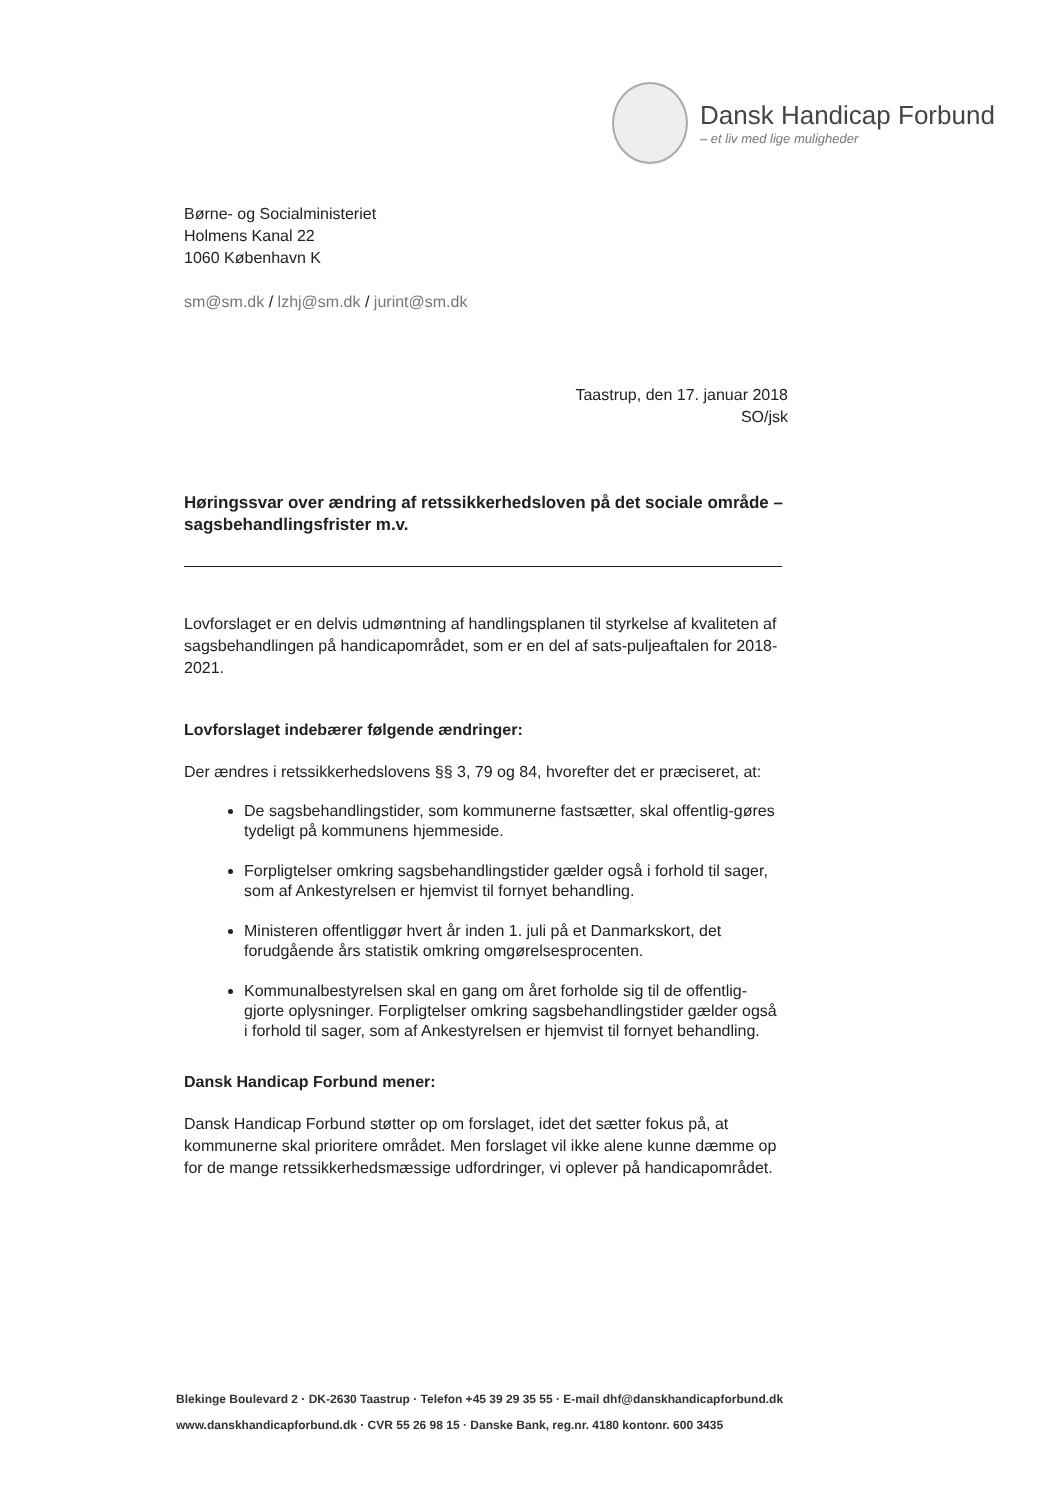Dansk Handicap Forbund
– et liv med lige muligheder
Børne- og Socialministeriet
Holmens Kanal 22
1060 København K
sm@sm.dk / lzhj@sm.dk / jurint@sm.dk
Taastrup, den 17. januar 2018
SO/jsk
Høringssvar over ændring af retssikkerhedsloven på det sociale område – sagsbehandlingsfrister m.v.
Lovforslaget er en delvis udmøntning af handlingsplanen til styrkelse af kvaliteten af sagsbehandlingen på handicapområdet, som er en del af sats-puljeaftalen for 2018-2021.
Lovforslaget indebærer følgende ændringer:
Der ændres i retssikkerhedslovens §§ 3, 79 og 84, hvorefter det er præciseret, at:
De sagsbehandlingstider, som kommunerne fastsætter, skal offentlig-gøres tydeligt på kommunens hjemmeside.
Forpligtelser omkring sagsbehandlingstider gælder også i forhold til sager, som af Ankestyrelsen er hjemvist til fornyet behandling.
Ministeren offentliggør hvert år inden 1. juli på et Danmarkskort, det forudgående års statistik omkring omgørelsesprocenten.
Kommunalbestyrelsen skal en gang om året forholde sig til de offentlig-gjorte oplysninger. Forpligtelser omkring sagsbehandlingstider gælder også i forhold til sager, som af Ankestyrelsen er hjemvist til fornyet behandling.
Dansk Handicap Forbund mener:
Dansk Handicap Forbund støtter op om forslaget, idet det sætter fokus på, at kommunerne skal prioritere området. Men forslaget vil ikke alene kunne dæmme op for de mange retssikkerhedsmæssige udfordringer, vi oplever på handicapområdet.
Blekinge Boulevard 2 · DK-2630 Taastrup · Telefon +45 39 29 35 55 · E-mail dhf@danskhandicapforbund.dk
www.danskhandicapforbund.dk · CVR 55 26 98 15 · Danske Bank, reg.nr. 4180 kontonr. 600 3435